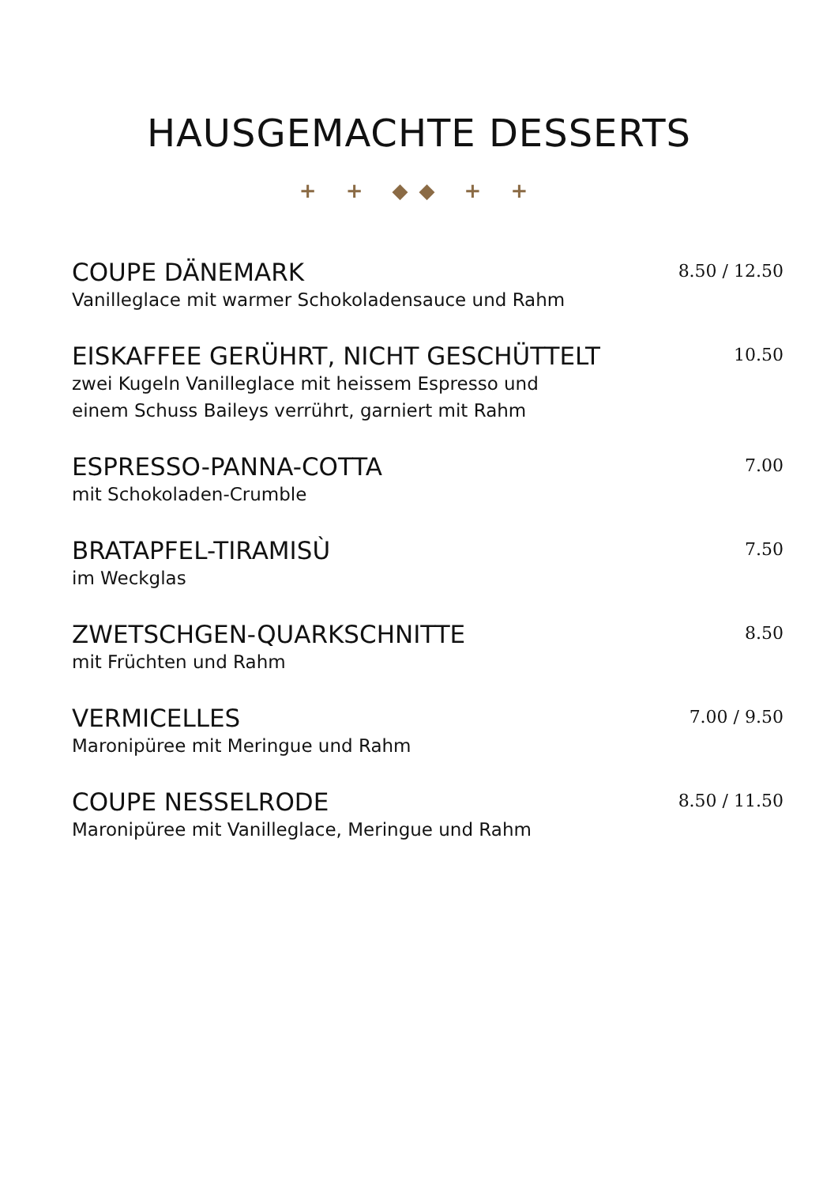HAUSGEMACHTE DESSERTS
+ + ◆◆ + +
COUPE DÄNEMARK
Vanilleglace mit warmer Schokoladensauce und Rahm
8.50 / 12.50
EISKAFFEE GERÜHRT, NICHT GESCHÜTTELT
zwei Kugeln Vanilleglace mit heissem Espresso und
einem Schuss Baileys verrührt, garniert mit Rahm
10.50
ESPRESSO-PANNA-COTTA
mit Schokoladen-Crumble
7.00
BRATAPFEL-TIRAMISÙ
im Weckglas
7.50
ZWETSCHGEN-QUARKSCHNITTE
mit Früchten und Rahm
8.50
VERMICELLES
Maronipüree mit Meringue und Rahm
7.00 / 9.50
COUPE NESSELRODE
Maronipüree mit Vanilleglace, Meringue und Rahm
8.50 / 11.50